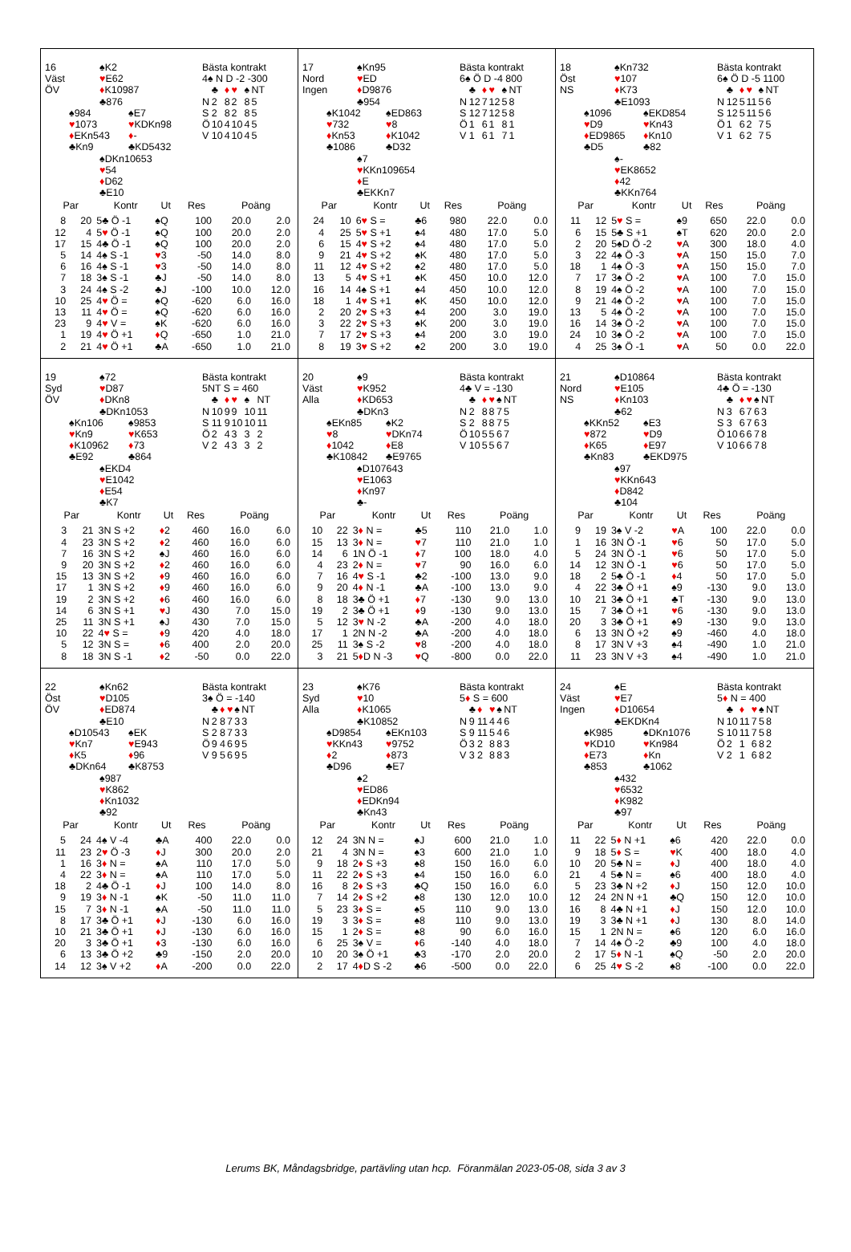16 ♠K2
Väst ♥E62
ÖV ♦K10987
♣876
♠984 ♠E7
♥1073 ♥KDKn98
♦EKn543 ♦-
♣Kn9 ♣KD5432
♠DKn10653
♥54
♦D62
♣E10
Bästa kontrakt
4♠ N D -2 -300
| | ♣ | ♦ | ♥ | ♠ | NT |
| N | 2 | 8 | 2 | 8 | 5 |
| S | 2 | 8 | 2 | 8 | 5 |
| Ö | 10 | 4 | 10 | 4 | 5 |
| V | 10 | 4 | 10 | 4 | 5 |
| Par | | Kontr | Ut | Res | Poäng | |
| --- | --- | --- | --- | --- | --- | --- |
| 8 | 20 | 5♣ Ö -1 | ♠Q | 100 | 20.0 | 2.0 |
| 12 | 4 | 5 ♥ Ö -1 | ♠Q | 100 | 20.0 | 2.0 |
| 17 | 15 | 4♣ Ö -1 | ♠Q | 100 | 20.0 | 2.0 |
| 5 | 14 | 4♠ S -1 | ♥ 3 | -50 | 14.0 | 8.0 |
| 6 | 16 | 4♠ S -1 | ♥ 3 | -50 | 14.0 | 8.0 |
| 7 | 18 | 3♠ S -1 | ♣J | -50 | 14.0 | 8.0 |
| 3 | 24 | 4♠ S -2 | ♣J | -100 | 10.0 | 12.0 |
| 10 | 25 | 4 ♥ Ö = | ♠Q | -620 | 6.0 | 16.0 |
| 13 | 11 | 4 ♥ Ö = | ♠Q | -620 | 6.0 | 16.0 |
| 23 | 9 | 4 ♥ V = | ♠K | -620 | 6.0 | 16.0 |
| 1 | 19 | 4 ♥ Ö +1 | ♦ Q | -650 | 1.0 | 21.0 |
| 2 | 21 | 4 ♥ Ö +1 | ♣A | -650 | 1.0 | 21.0 |
17 ♠Kn95
Nord ♥ED
Ingen ♦D9876
♣954
♠K1042 ♠ED863
♥732 ♥8
♦Kn53 ♦K1042
♣1086 ♣D32
♠7
♥KKn109654
♦E
♣EKKn7
Bästa kontrakt
6♠ Ö D -4 800
| | ♣ | ♦ | ♥ | ♠ | NT |
| N | 12 | 7 | 12 | 5 | 8 |
| S | 12 | 7 | 12 | 5 | 8 |
| Ö | 1 | 6 | 1 | 8 | 1 |
| V | 1 | 6 | 1 | 7 | 1 |
| Par | | Kontr | Ut | Res | Poäng | |
| --- | --- | --- | --- | --- | --- | --- |
| 24 | 10 | 6 ♥ S = | ♣6 | 980 | 22.0 | 0.0 |
| 4 | 25 | 5 ♥ S +1 | ♠4 | 480 | 17.0 | 5.0 |
| 6 | 15 | 4 ♥ S +2 | ♠4 | 480 | 17.0 | 5.0 |
| 9 | 21 | 4 ♥ S +2 | ♠K | 480 | 17.0 | 5.0 |
| 11 | 12 | 4 ♥ S +2 | ♠2 | 480 | 17.0 | 5.0 |
| 13 | 5 | 4 ♥ S +1 | ♠K | 450 | 10.0 | 12.0 |
| 16 | 14 | 4♠ S +1 | ♠4 | 450 | 10.0 | 12.0 |
| 18 | 1 | 4 ♥ S +1 | ♠K | 450 | 10.0 | 12.0 |
| 2 | 20 | 2 ♥ S +3 | ♠4 | 200 | 3.0 | 19.0 |
| 3 | 22 | 2 ♥ S +3 | ♠K | 200 | 3.0 | 19.0 |
| 7 | 17 | 2 ♥ S +3 | ♠4 | 200 | 3.0 | 19.0 |
| 8 | 19 | 3 ♥ S +2 | ♠2 | 200 | 3.0 | 19.0 |
18 ♠Kn732
Öst ♥107
NS ♦K73
♣E1093
♠1096 ♠EKD854
♥D9 ♥Kn43
♦ED9865 ♦Kn10
♣D5 ♣82
♠-
♥EK8652
♦42
♣KKn764
Bästa kontrakt
6♠ Ö D -5 1100
| | ♣ | ♦ | ♥ | ♠ | NT |
| N | 12 | 5 | 11 | 5 | 6 |
| S | 12 | 5 | 11 | 5 | 6 |
| Ö | 1 | 6 | 2 | 7 | 5 |
| V | 1 | 6 | 2 | 7 | 5 |
| Par | | Kontr | Ut | Res | Poäng | |
| --- | --- | --- | --- | --- | --- | --- |
| 11 | 12 | 5 ♥ S = | ♠9 | 650 | 22.0 | 0.0 |
| 6 | 15 | 5♣ S +1 | ♠T | 620 | 20.0 | 2.0 |
| 2 | 20 | 5♠D Ö -2 | ♥ A | 300 | 18.0 | 4.0 |
| 3 | 22 | 4♠ Ö -3 | ♥ A | 150 | 15.0 | 7.0 |
| 18 | 1 | 4♠ Ö -3 | ♥ A | 150 | 15.0 | 7.0 |
| 7 | 17 | 3♠ Ö -2 | ♥ A | 100 | 7.0 | 15.0 |
| 8 | 19 | 4♠ Ö -2 | ♥ A | 100 | 7.0 | 15.0 |
| 9 | 21 | 4♠ Ö -2 | ♥ A | 100 | 7.0 | 15.0 |
| 13 | 5 | 4♠ Ö -2 | ♥ A | 100 | 7.0 | 15.0 |
| 16 | 14 | 3♠ Ö -2 | ♥ A | 100 | 7.0 | 15.0 |
| 24 | 10 | 3♠ Ö -2 | ♥ A | 100 | 7.0 | 15.0 |
| 4 | 25 | 3♠ Ö -1 | ♥ A | 50 | 0.0 | 22.0 |
19 ♠72
Syd ♥D87
ÖV ♦DKn8
♣DKn1053
♠Kn106 ♠9853
♥Kn9 ♥K653
♦K10962 ♦73
♣E92 ♣864
♠EKD4
♥E1042
♦E54
♣K7
Bästa kontrakt
5NT S = 460
| | ♣ | ♦ | ♥ | ♠ | NT |
| N | 10 | 9 | 9 | 10 | 11 |
| S | 11 | 9 | 10 | 10 | 11 |
| Ö | 2 | 4 | 3 | 3 | 2 |
| V | 2 | 4 | 3 | 3 | 2 |
| Par | | Kontr | Ut | Res | Poäng | |
| --- | --- | --- | --- | --- | --- | --- |
| 3 | 21 | 3N S +2 | ♦ 2 | 460 | 16.0 | 6.0 |
| 4 | 23 | 3N S +2 | ♦ 2 | 460 | 16.0 | 6.0 |
| 7 | 16 | 3N S +2 | ♠J | 460 | 16.0 | 6.0 |
| 9 | 20 | 3N S +2 | ♦ 2 | 460 | 16.0 | 6.0 |
| 15 | 13 | 3N S +2 | ♦ 9 | 460 | 16.0 | 6.0 |
| 17 | 1 | 3N S +2 | ♦ 9 | 460 | 16.0 | 6.0 |
| 19 | 2 | 3N S +2 | ♦ 6 | 460 | 16.0 | 6.0 |
| 14 | 6 | 3N S +1 | ♥ J | 430 | 7.0 | 15.0 |
| 25 | 11 | 3N S +1 | ♠J | 430 | 7.0 | 15.0 |
| 10 | 22 | 4 ♥ S = | ♦ 9 | 420 | 4.0 | 18.0 |
| 5 | 12 | 3N S = | ♦ 6 | 400 | 2.0 | 20.0 |
| 8 | 18 | 3N S -1 | ♦ 2 | -50 | 0.0 | 22.0 |
20 ♠9
Väst ♥K952
Alla ♦KD653
♣DKn3
♠EKn85 ♠K2
♥8 ♥DKn74
♦1042 ♦E8
♣K10842 ♣E9765
♠D107643
♥E1063
♦Kn97
♣-
Bästa kontrakt
4♣ V = -130
| | ♣ | ♦ | ♥ | ♠ | NT |
| N | 2 | 8 | 8 | 7 | 5 |
| S | 2 | 8 | 8 | 7 | 5 |
| Ö | 10 | 5 | 5 | 6 | 7 |
| V | 10 | 5 | 5 | 6 | 7 |
| Par | | Kontr | Ut | Res | Poäng | |
| --- | --- | --- | --- | --- | --- | --- |
| 10 | 22 | 3 ♦ N = | ♣5 | 110 | 21.0 | 1.0 |
| 15 | 13 | 3 ♦ N = | ♥ 7 | 110 | 21.0 | 1.0 |
| 14 | 6 | 1N Ö -1 | ♦ 7 | 100 | 18.0 | 4.0 |
| 4 | 23 | 2 ♦ N = | ♥ 7 | 90 | 16.0 | 6.0 |
| 7 | 16 | 4 ♥ S -1 | ♣2 | -100 | 13.0 | 9.0 |
| 9 | 20 | 4 ♦ N -1 | ♣A | -100 | 13.0 | 9.0 |
| 8 | 18 | 3♣ Ö +1 | ♦ 7 | -130 | 9.0 | 13.0 |
| 19 | 2 | 3♣ Ö +1 | ♦ 9 | -130 | 9.0 | 13.0 |
| 5 | 12 | 3 ♥ N -2 | ♣A | -200 | 4.0 | 18.0 |
| 17 | 1 | 2N N -2 | ♣A | -200 | 4.0 | 18.0 |
| 25 | 11 | 3♠ S -2 | ♥ 8 | -200 | 4.0 | 18.0 |
| 3 | 21 | 5 ♦ D N -3 | ♥ Q | -800 | 0.0 | 22.0 |
21 ♠D10864
Nord ♥E105
NS ♦Kn103
♣62
♠KKn52 ♠E3
♥872 ♥D9
♦K65 ♦E97
♣Kn83 ♣EKD975
♠97
♥KKn643
♦D842
♣104
Bästa kontrakt
4♣ Ö = -130
| | ♣ | ♦ | ♥ | ♠ | NT |
| N | 3 | 6 | 7 | 6 | 3 |
| S | 3 | 6 | 7 | 6 | 3 |
| Ö | 10 | 6 | 6 | 7 | 8 |
| V | 10 | 6 | 6 | 7 | 8 |
| Par | | Kontr | Ut | Res | Poäng | |
| --- | --- | --- | --- | --- | --- | --- |
| 9 | 19 | 3♠ V -2 | ♥ A | 100 | 22.0 | 0.0 |
| 1 | 16 | 3N Ö -1 | ♥ 6 | 50 | 17.0 | 5.0 |
| 5 | 24 | 3N Ö -1 | ♥ 6 | 50 | 17.0 | 5.0 |
| 14 | 12 | 3N Ö -1 | ♥ 6 | 50 | 17.0 | 5.0 |
| 18 | 2 | 5♣ Ö -1 | ♦ 4 | 50 | 17.0 | 5.0 |
| 4 | 22 | 3♣ Ö +1 | ♠9 | -130 | 9.0 | 13.0 |
| 10 | 21 | 3♣ Ö +1 | ♣T | -130 | 9.0 | 13.0 |
| 15 | 7 | 3♣ Ö +1 | ♥ 6 | -130 | 9.0 | 13.0 |
| 20 | 3 | 3♣ Ö +1 | ♠9 | -130 | 9.0 | 13.0 |
| 6 | 13 | 3N Ö +2 | ♠9 | -460 | 4.0 | 18.0 |
| 8 | 17 | 3N V +3 | ♠4 | -490 | 1.0 | 21.0 |
| 11 | 23 | 3N V +3 | ♠4 | -490 | 1.0 | 21.0 |
22 ♠Kn62
Öst ♥D105
ÖV ♦ED874
♣E10
♠D10543 ♠EK
♥Kn7 ♥E943
♦K5 ♦96
♣DKn64 ♣K8753
♠987
♥K862
♦Kn1032
♣92
Bästa kontrakt
3♠ Ö = -140
| | ♣ | ♦ | ♥ | ♠ | NT |
| N | 2 | 8 | 7 | 3 | 3 |
| S | 2 | 8 | 7 | 3 | 3 |
| Ö | 9 | 4 | 6 | 9 | 5 |
| V | 9 | 5 | 6 | 9 | 5 |
| Par | | Kontr | Ut | Res | Poäng | |
| --- | --- | --- | --- | --- | --- | --- |
| 5 | 24 | 4♠ V -4 | ♣A | 400 | 22.0 | 0.0 |
| 11 | 23 | 2 ♥ Ö -3 | ♦ J | 300 | 20.0 | 2.0 |
| 1 | 16 | 3 ♦ N = | ♠A | 110 | 17.0 | 5.0 |
| 4 | 22 | 3 ♦ N = | ♠A | 110 | 17.0 | 5.0 |
| 18 | 2 | 4♣ Ö -1 | ♦ J | 100 | 14.0 | 8.0 |
| 9 | 19 | 3 ♦ N -1 | ♠K | -50 | 11.0 | 11.0 |
| 15 | 7 | 3 ♦ N -1 | ♠A | -50 | 11.0 | 11.0 |
| 8 | 17 | 3♣ Ö +1 | ♦ J | -130 | 6.0 | 16.0 |
| 10 | 21 | 3♣ Ö +1 | ♦ J | -130 | 6.0 | 16.0 |
| 20 | 3 | 3♣ Ö +1 | ♦ 3 | -130 | 6.0 | 16.0 |
| 6 | 13 | 3♣ Ö +2 | ♣9 | -150 | 2.0 | 20.0 |
| 14 | 12 | 3♠ V +2 | ♦ A | -200 | 0.0 | 22.0 |
23 ♠K76
Syd ♥10
Alla ♦K1065
♣K10852
♠D9854 ♠EKn103
♥KKn43 ♥9752
♦2 ♦873
♣D96 ♣E7
♠2
♥ED86
♦EDKn94
♣Kn43
Bästa kontrakt
5♦ S = 600
| | ♣ | ♦ | ♥ | ♠ | NT |
| N | 9 | 11 | 4 | 4 | 6 |
| S | 9 | 11 | 5 | 4 | 6 |
| Ö | 3 | 2 | 8 | 8 | 3 |
| V | 3 | 2 | 8 | 8 | 3 |
| Par | | Kontr | Ut | Res | Poäng | |
| --- | --- | --- | --- | --- | --- | --- |
| 12 | 24 | 3N N = | ♠J | 600 | 21.0 | 1.0 |
| 21 | 4 | 3N N = | ♠3 | 600 | 21.0 | 1.0 |
| 9 | 18 | 2 ♦ S +3 | ♠8 | 150 | 16.0 | 6.0 |
| 11 | 22 | 2 ♦ S +3 | ♠4 | 150 | 16.0 | 6.0 |
| 16 | 8 | 2 ♦ S +3 | ♣Q | 150 | 16.0 | 6.0 |
| 7 | 14 | 2 ♦ S +2 | ♠8 | 130 | 12.0 | 10.0 |
| 5 | 23 | 3 ♦ S = | ♠5 | 110 | 9.0 | 13.0 |
| 19 | 3 | 3 ♦ S = | ♠8 | 110 | 9.0 | 13.0 |
| 15 | 1 | 2 ♦ S = | ♠8 | 90 | 6.0 | 16.0 |
| 6 | 25 | 3♠ V = | ♦ 6 | -140 | 4.0 | 18.0 |
| 10 | 20 | 3♠ Ö +1 | ♣3 | -170 | 2.0 | 20.0 |
| 2 | 17 | 4 ♦ D S -2 | ♣6 | -500 | 0.0 | 22.0 |
24 ♠E
Väst ♥E7
Ingen ♦D10654
♣EKDKn4
♠K985 ♠DKn1076
♥KD10 ♥Kn984
♦E73 ♦Kn
♣853 ♣1062
♠432
♥6532
♦K982
♣97
Bästa kontrakt
5♦ N = 400
| | ♣ | ♦ | ♥ | ♠ | NT |
| N | 10 | 11 | 7 | 5 | 8 |
| S | 10 | 11 | 7 | 5 | 8 |
| Ö | 2 | 1 | 6 | 8 | 2 |
| V | 2 | 1 | 6 | 8 | 2 |
| Par | | Kontr | Ut | Res | Poäng | |
| --- | --- | --- | --- | --- | --- | --- |
| 11 | 22 | 5 ♦ N +1 | ♠6 | 420 | 22.0 | 0.0 |
| 9 | 18 | 5 ♦ S = | ♥ K | 400 | 18.0 | 4.0 |
| 10 | 20 | 5♣ N = | ♦ J | 400 | 18.0 | 4.0 |
| 21 | 4 | 5♣ N = | ♠6 | 400 | 18.0 | 4.0 |
| 5 | 23 | 3♣ N +2 | ♦ J | 150 | 12.0 | 10.0 |
| 12 | 24 | 2N N +1 | ♣Q | 150 | 12.0 | 10.0 |
| 16 | 8 | 4♣ N +1 | ♦ J | 150 | 12.0 | 10.0 |
| 19 | 3 | 3♣ N +1 | ♦ J | 130 | 8.0 | 14.0 |
| 15 | 1 | 2N N = | ♠6 | 120 | 6.0 | 16.0 |
| 7 | 14 | 4♠ Ö -2 | ♣9 | 100 | 4.0 | 18.0 |
| 2 | 17 | 5 ♦ N -1 | ♠Q | -50 | 2.0 | 20.0 |
| 6 | 25 | 4 ♥ S -2 | ♠8 | -100 | 0.0 | 22.0 |
Lerums BK, Måndagsbridge, partävling utan hcp. Föranmälan 2023-05-08, sida 3 av 3